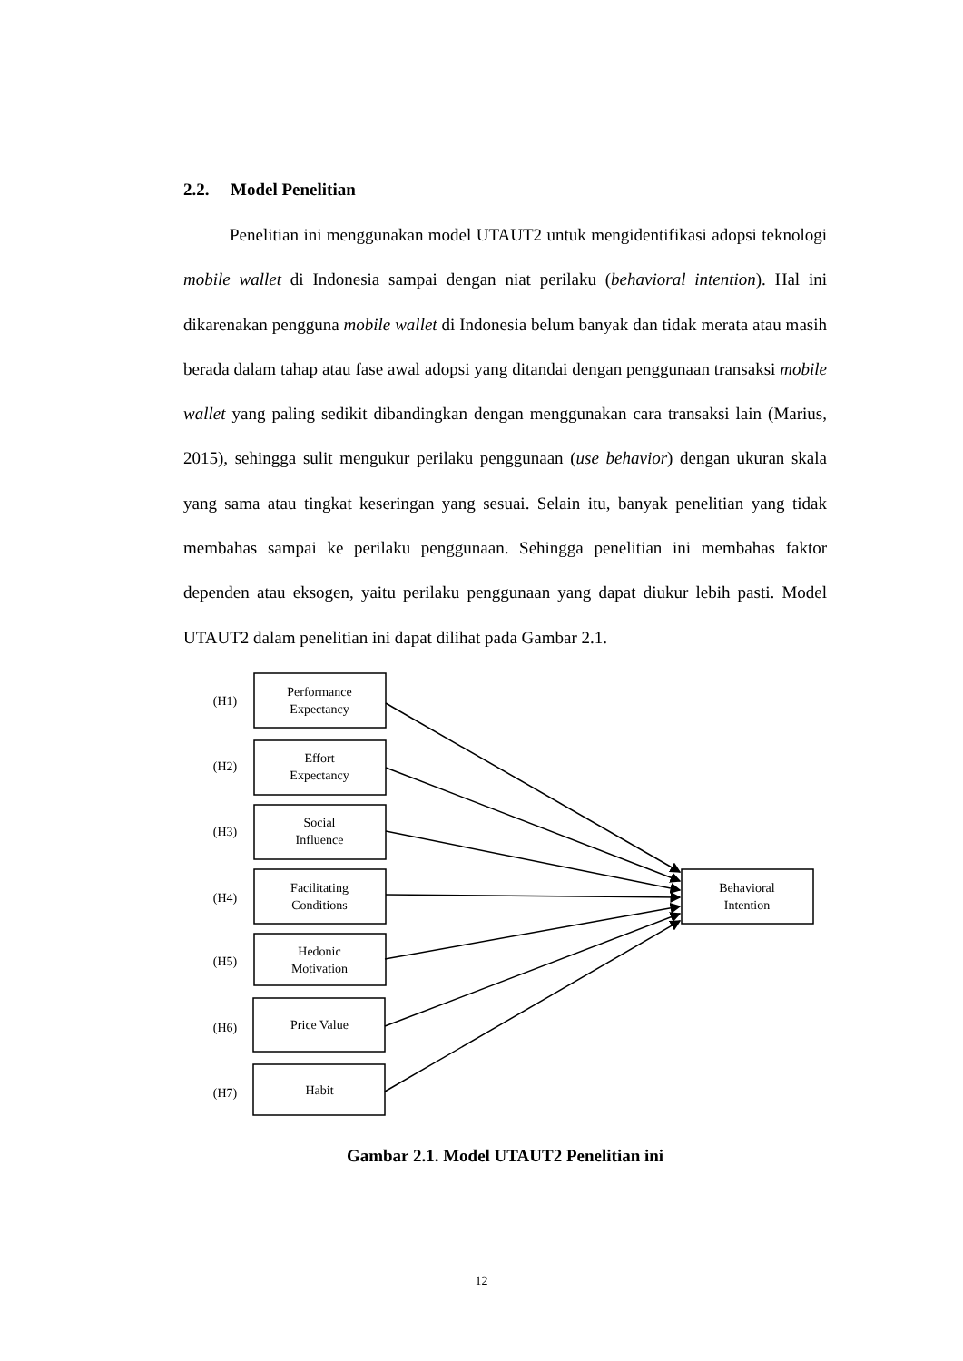2.2. Model Penelitian
Penelitian ini menggunakan model UTAUT2 untuk mengidentifikasi adopsi teknologi mobile wallet di Indonesia sampai dengan niat perilaku (behavioral intention). Hal ini dikarenakan pengguna mobile wallet di Indonesia belum banyak dan tidak merata atau masih berada dalam tahap atau fase awal adopsi yang ditandai dengan penggunaan transaksi mobile wallet yang paling sedikit dibandingkan dengan menggunakan cara transaksi lain (Marius, 2015), sehingga sulit mengukur perilaku penggunaan (use behavior) dengan ukuran skala yang sama atau tingkat keseringan yang sesuai. Selain itu, banyak penelitian yang tidak membahas sampai ke perilaku penggunaan. Sehingga penelitian ini membahas faktor dependen atau eksogen, yaitu perilaku penggunaan yang dapat diukur lebih pasti. Model UTAUT2 dalam penelitian ini dapat dilihat pada Gambar 2.1.
(H1)
Performance
Expectancy
(H2)
Effort
Expectancy
(H3)
Social
Influence
(H4)
Facilitating
Conditions
(H5)
Hedonic
Motivation
(H6)
Price Value
(H7)
Habit
Behavioral
Intention
Gambar 2.1. Model UTAUT2 Penelitian ini
12